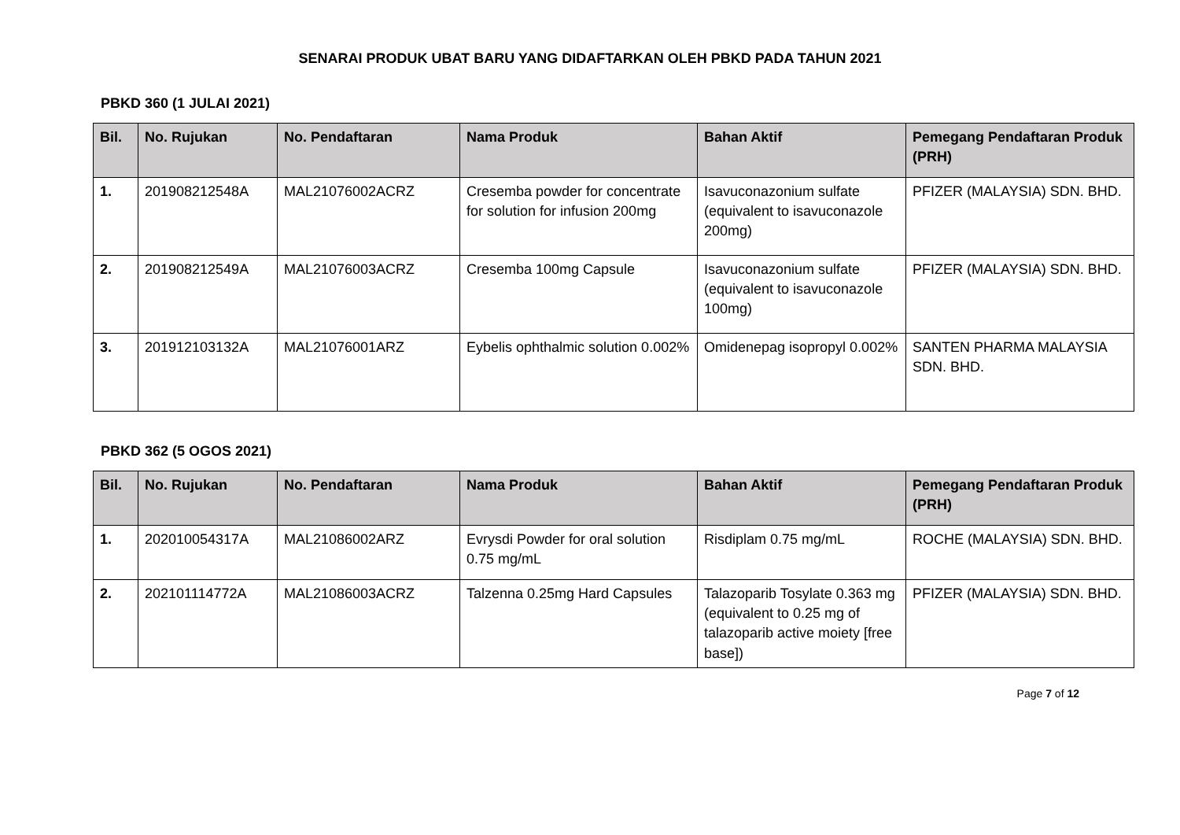SENARAI PRODUK UBAT BARU YANG DIDAFTARKAN OLEH PBKD PADA TAHUN 2021
PBKD 360 (1 JULAI 2021)
| Bil. | No. Rujukan | No. Pendaftaran | Nama Produk | Bahan Aktif | Pemegang Pendaftaran Produk (PRH) |
| --- | --- | --- | --- | --- | --- |
| 1. | 201908212548A | MAL21076002ACRZ | Cresemba powder for concentrate for solution for infusion 200mg | Isavuconazonium sulfate (equivalent to isavuconazole 200mg) | PFIZER (MALAYSIA) SDN. BHD. |
| 2. | 201908212549A | MAL21076003ACRZ | Cresemba 100mg Capsule | Isavuconazonium sulfate (equivalent to isavuconazole 100mg) | PFIZER (MALAYSIA) SDN. BHD. |
| 3. | 201912103132A | MAL21076001ARZ | Eybelis ophthalmic solution 0.002% | Omidenepag isopropyl 0.002% | SANTEN PHARMA MALAYSIA SDN. BHD. |
PBKD 362 (5 OGOS 2021)
| Bil. | No. Rujukan | No. Pendaftaran | Nama Produk | Bahan Aktif | Pemegang Pendaftaran Produk (PRH) |
| --- | --- | --- | --- | --- | --- |
| 1. | 202010054317A | MAL21086002ARZ | Evrysdi Powder for oral solution 0.75 mg/mL | Risdiplam 0.75 mg/mL | ROCHE (MALAYSIA) SDN. BHD. |
| 2. | 202101114772A | MAL21086003ACRZ | Talzenna 0.25mg Hard Capsules | Talazoparib Tosylate 0.363 mg (equivalent to 0.25 mg of talazoparib active moiety [free base]) | PFIZER (MALAYSIA) SDN. BHD. |
Page 7 of 12